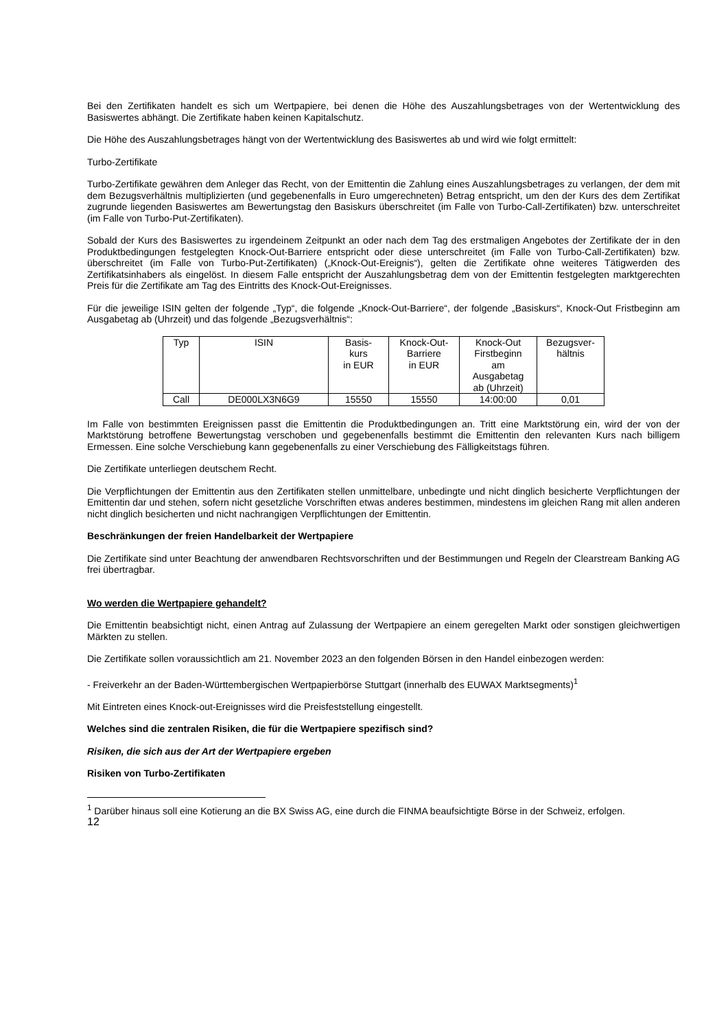Bei den Zertifikaten handelt es sich um Wertpapiere, bei denen die Höhe des Auszahlungsbetrages von der Wertentwicklung des Basiswertes abhängt. Die Zertifikate haben keinen Kapitalschutz.
Die Höhe des Auszahlungsbetrages hängt von der Wertentwicklung des Basiswertes ab und wird wie folgt ermittelt:
Turbo-Zertifikate
Turbo-Zertifikate gewähren dem Anleger das Recht, von der Emittentin die Zahlung eines Auszahlungsbetrages zu verlangen, der dem mit dem Bezugsverhältnis multiplizierten (und gegebenenfalls in Euro umgerechneten) Betrag entspricht, um den der Kurs des dem Zertifikat zugrunde liegenden Basiswertes am Bewertungstag den Basiskurs überschreitet (im Falle von Turbo-Call-Zertifikaten) bzw. unterschreitet (im Falle von Turbo-Put-Zertifikaten).
Sobald der Kurs des Basiswertes zu irgendeinem Zeitpunkt an oder nach dem Tag des erstmaligen Angebotes der Zertifikate der in den Produktbedingungen festgelegten Knock-Out-Barriere entspricht oder diese unterschreitet (im Falle von Turbo-Call-Zertifikaten) bzw. überschreitet (im Falle von Turbo-Put-Zertifikaten) („Knock-Out-Ereignis“), gelten die Zertifikate ohne weiteres Tätigwerden des Zertifikatsinhabers als eingelöst. In diesem Falle entspricht der Auszahlungsbetrag dem von der Emittentin festgelegten marktgerechten Preis für die Zertifikate am Tag des Eintritts des Knock-Out-Ereignisses.
Für die jeweilige ISIN gelten der folgende „Typ“, die folgende „Knock-Out-Barriere“, der folgende „Basiskurs“, Knock-Out Fristbeginn am Ausgabetag ab (Uhrzeit) und das folgende „Bezugsverhältnis“:
| Typ | ISIN | Basis- kurs in EUR | Knock-Out- Barriere in EUR | Knock-Out Firstbeginn am Ausgabetag ab (Uhrzeit) | Bezugsver- hältnis |
| --- | --- | --- | --- | --- | --- |
| Call | DE000LX3N6G9 | 15550 | 15550 | 14:00:00 | 0,01 |
Im Falle von bestimmten Ereignissen passt die Emittentin die Produktbedingungen an. Tritt eine Marktstörung ein, wird der von der Marktstörung betroffene Bewertungstag verschoben und gegebenenfalls bestimmt die Emittentin den relevanten Kurs nach billigem Ermessen. Eine solche Verschiebung kann gegebenenfalls zu einer Verschiebung des Fälligkeitstags führen.
Die Zertifikate unterliegen deutschem Recht.
Die Verpflichtungen der Emittentin aus den Zertifikaten stellen unmittelbare, unbedingte und nicht dinglich besicherte Verpflichtungen der Emittentin dar und stehen, sofern nicht gesetzliche Vorschriften etwas anderes bestimmen, mindestens im gleichen Rang mit allen anderen nicht dinglich besicherten und nicht nachrangigen Verpflichtungen der Emittentin.
Beschränkungen der freien Handelbarkeit der Wertpapiere
Die Zertifikate sind unter Beachtung der anwendbaren Rechtsvorschriften und der Bestimmungen und Regeln der Clearstream Banking AG frei übertragbar.
Wo werden die Wertpapiere gehandelt?
Die Emittentin beabsichtigt nicht, einen Antrag auf Zulassung der Wertpapiere an einem geregelten Markt oder sonstigen gleichwertigen Märkten zu stellen.
Die Zertifikate sollen voraussichtlich am 21. November 2023 an den folgenden Börsen in den Handel einbezogen werden:
- Freiverkehr an der Baden-Württembergischen Wertpapierbörse Stuttgart (innerhalb des EUWAX Marktsegments)<sup>1</sup>
Mit Eintreten eines Knock-out-Ereignisses wird die Preisfeststellung eingestellt.
Welches sind die zentralen Risiken, die für die Wertpapiere spezifisch sind?
Risiken, die sich aus der Art der Wertpapiere ergeben
Risiken von Turbo-Zertifikaten
<sup>1</sup> Darüber hinaus soll eine Kotierung an die BX Swiss AG, eine durch die FINMA beaufsichtigte Börse in der Schweiz, erfolgen.
12